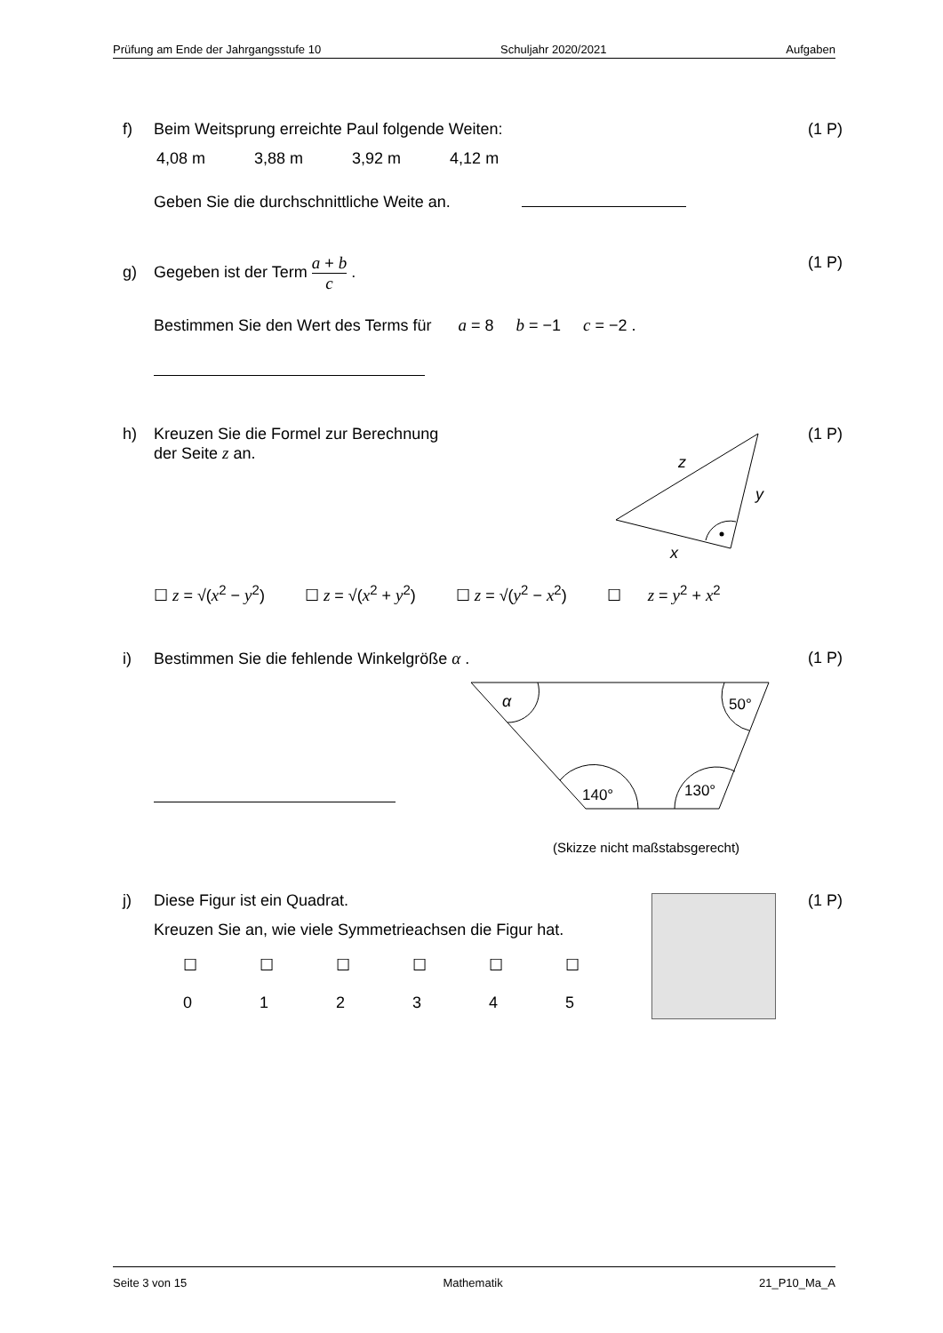Prüfung am Ende der Jahrgangsstufe 10 Schuljahr 2020/2021 Aufgaben
f) Beim Weitsprung erreichte Paul folgende Weiten: (1 P)
4,08 m 3,88 m 3,92 m 4,12 m
Geben Sie die durchschnittliche Weite an.
g) Gegeben ist der Term a + b
c .
(1 P)
Bestimmen Sie den Wert des Terms für a = 8 b = −1 c = −2 .
h) Kreuzen Sie die Formel zur Berechnung
der Seite z an.
(1 P)
z
y
x
☐ z = √(x<sup>2</sup> − y<sup>2</sup>) ☐ z = √(x<sup>2</sup> + y<sup>2</sup>) ☐ z = √(y<sup>2</sup> − x<sup>2</sup>) ☐ z = y<sup>2</sup> + x<sup>2</sup>
i) Bestimmen Sie die fehlende Winkelgröße α . (1 P)
α
50°
140°
130°
(Skizze nicht maßstabsgerecht)
j) Diese Figur ist ein Quadrat. (1 P)
Kreuzen Sie an, wie viele Symmetrieachsen die Figur hat.
☐
0 ☐
1 ☐
2 ☐
3 ☐
4 ☐
5
Seite 3 von 15 Mathematik 21_P10_Ma_A